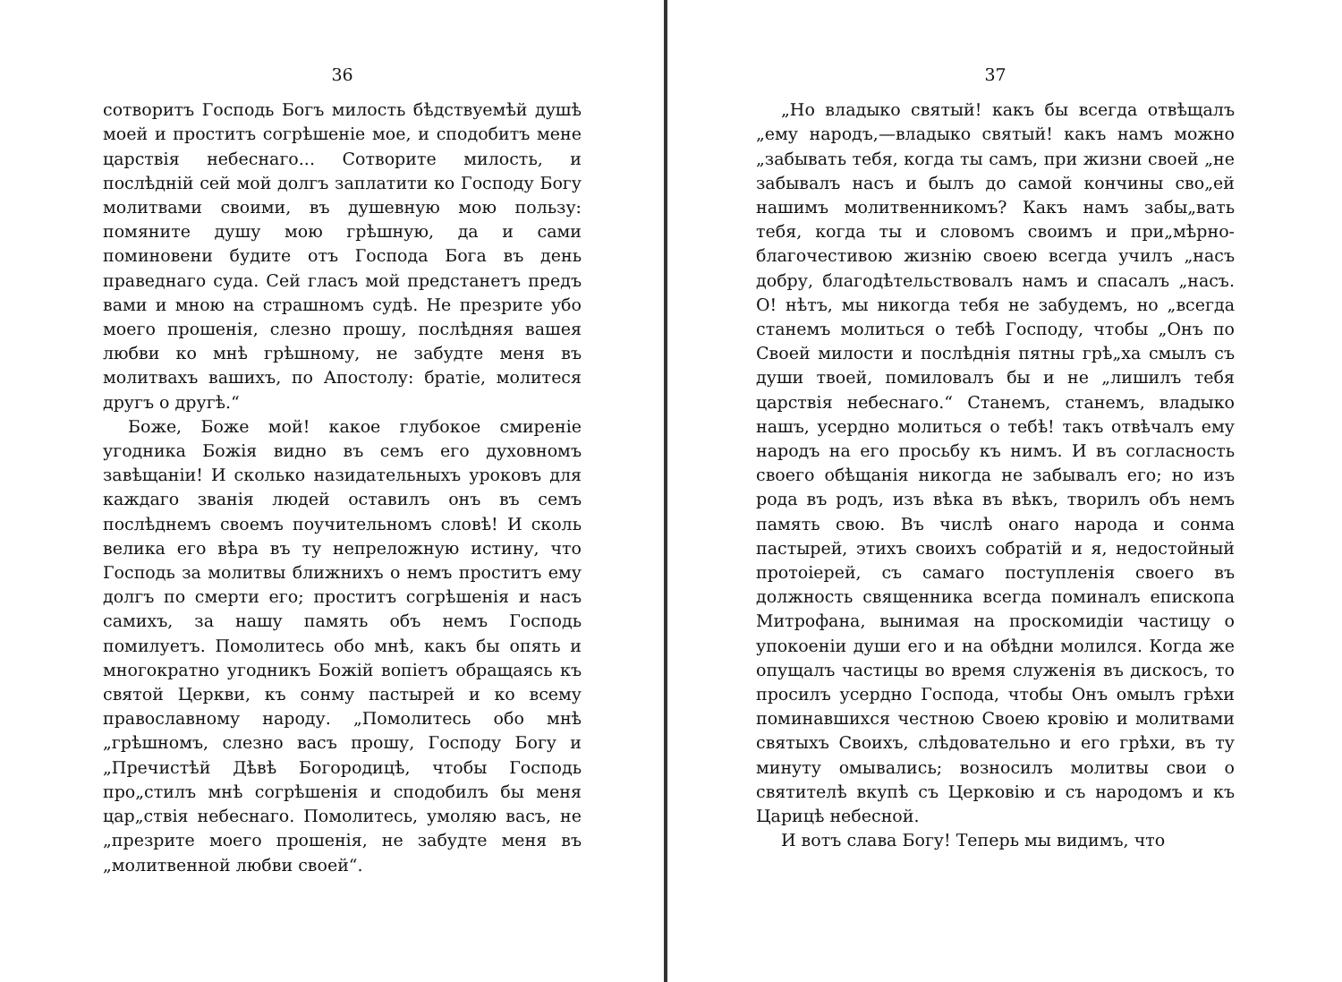36
сотворитъ Господь Богъ милость бѣдствуемѣй душѣ моей и проститъ согрѣшеніе мое, и сподобитъ мене царствія небеснаго... Сотворите милость, и послѣдній сей мой долгъ заплатити ко Господу Богу молитвами своими, въ душевную мою пользу: помяните душу мою грѣшную, да и сами поминовени будите отъ Господа Бога въ день праведнаго суда. Сей гласъ мой предстанетъ предъ вами и мною на страшномъ судѣ. Не презрите убо моего прошенія, слезно прошу, послѣдняя вашея любви ко мнѣ грѣшному, не забудте меня въ молитвахъ вашихъ, по Апостолу: братіе, молитеся другъ о другѣ.“
Боже, Боже мой! какое глубокое смиреніе угодника Божія видно въ семъ его духовномъ завѣщаніи! И сколько назидательныхъ уроковъ для каждаго званія людей оставилъ онъ въ семъ послѣднемъ своемъ поучительномъ словѣ! И сколь велика его вѣра въ ту непреложную истину, что Господь за молитвы ближнихъ о немъ проститъ ему долгъ по смерти его; проститъ согрѣшенія и насъ самихъ, за нашу память объ немъ Господь помилуетъ. Помолитесь обо мнѣ, какъ бы опять и многократно угодникъ Божій вопіетъ обращаясь къ святой Церкви, къ сонму пастырей и ко всему православному народу. „Помолитесь обо мнѣ „грѣшномъ, слезно васъ прошу, Господу Богу и „Пречистѣй Дѣвѣ Богородицѣ, чтобы Господь про„стилъ мнѣ согрѣшенія и сподобилъ бы меня цар„ствія небеснаго. Помолитесь, умоляю васъ, не „презрите моего прошенія, не забудте меня въ „молитвенной любви своей“.
37
„Но владыко святый! какъ бы всегда отвѣщалъ „ему народъ,—владыко святый! какъ намъ можно „забывать тебя, когда ты самъ, при жизни своей „не забывалъ насъ и былъ до самой кончины сво„ей нашимъ молитвенникомъ? Какъ намъ забы„вать тебя, когда ты и словомъ своимъ и при„мѣрно-благочестивою жизнію своею всегда училъ „насъ добру, благодѣтельствовалъ намъ и спасалъ „насъ. О! нѣтъ, мы никогда тебя не забудемъ, но „всегда станемъ молиться о тебѣ Господу, чтобы „Онъ по Своей милости и послѣднія пятны грѣ„ха смылъ съ души твоей, помиловалъ бы и не „лишилъ тебя царствія небеснаго.“ Станемъ, станемъ, владыко нашъ, усердно молиться о тебѣ! такъ отвѣчалъ ему народъ на его просьбу къ нимъ. И въ согласность своего обѣщанія никогда не забывалъ его; но изъ рода въ родъ, изъ вѣка въ вѣкъ, творилъ объ немъ память свою. Въ числѣ онаго народа и сонма пастырей, этихъ своихъ собратій и я, недостойный протоіерей, съ самаго поступленія своего въ должность священника всегда поминалъ епископа Митрофана, вынимая на проскомидіи частицу о упокоеніи души его и на обѣдни молился. Когда же опущалъ частицы во время служенія въ дискосъ, то просилъ усердно Господа, чтобы Онъ омылъ грѣхи поминавшихся честною Своею кровію и молитвами святыхъ Своихъ, слѣдовательно и его грѣхи, въ ту минуту омывались; возносилъ молитвы свои о святителѣ вкупѣ съ Церковію и съ народомъ и къ Царицѣ небесной.
И вотъ слава Богу! Теперь мы видимъ, что